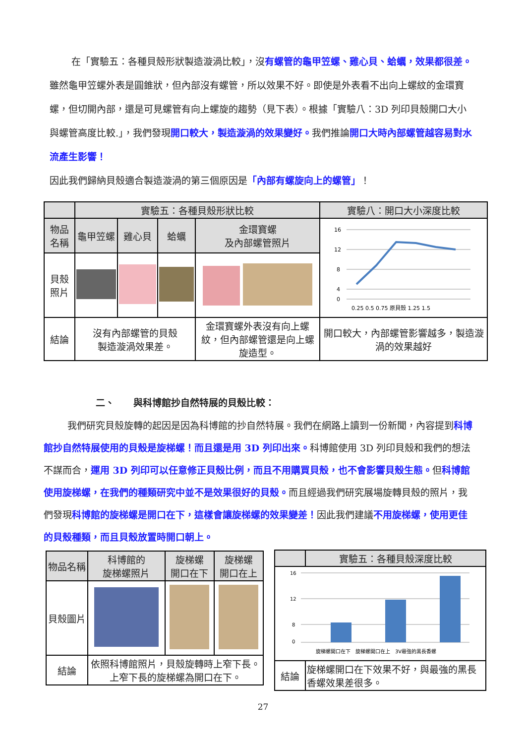在「實驗五：各種貝殼形狀製造漩渦比較」，沒有螺管的龜甲笠螺、雞心貝、蛤蠣，效果都很差。雖然龜甲笠螺外表是圓錐狀，但內部沒有螺管，所以效果不好。即使是外表看不出向上螺紋的金環寶螺，但切開內部，還是可見螺管有向上螺旋的趨勢（見下表）。根據「實驗八：3D 列印貝殼開口大小與螺管高度比較.」，我們發現開口較大，製造漩渦的效果變好。我們推論開口大時內部螺管越容易對水流產生影響！
因此我們歸納貝殼適合製造漩渦的第三個原因是「內部有螺旋向上的螺管」！
| | 實驗五：各種貝殼形狀比較 | | | | 實驗八：開口大小深度比較 |
| --- | --- | --- | --- | --- | --- |
| 物品名稱 | 龜甲笠螺 | 雞心貝 | 蛤蠣 | 金環寶螺 及內部螺管照片 | 16 12 8 4 0 0.25 0.5 0.75 原貝殼 1.25 1.5 |
| 貝殼照片 | | | | | |
| 結論 | 沒有內部螺管的貝殼 製造漩渦效果差。 | | | 金環寶螺外表沒有向上螺紋，但內部螺管還是向上螺旋造型。 | 開口較大，內部螺管影響越多，製造漩渦的效果越好 |
二、　　與科博館抄自然特展的貝殼比較：
我們研究貝殼旋轉的起因是因為科博館的抄自然特展。我們在網路上讀到一份新聞，內容提到科博館抄自然特展使用的貝殼是旋梯螺！而且還是用 3D 列印出來。科博館使用 3D 列印貝殼和我們的想法不謀而合，運用 3D 列印可以任意修正貝殼比例，而且不用購買貝殼，也不會影響貝殼生態。但科博館使用旋梯螺，在我們的種類研究中並不是效果很好的貝殼。而且經過我們研究展場旋轉貝殼的照片，我們發現科博館的旋梯螺是開口在下，這樣會讓旋梯螺的效果變差！因此我們建議不用旋梯螺，使用更佳的貝殼種類，而且貝殼放置時開口朝上。
| 物品名稱 | 科博館的 旋梯螺照片 | 旋梯螺 開口在下 | 旋梯螺 開口在上 |
| 貝殼圖片 | | | |
| 結論 | 依照科博館照片，貝殼旋轉時上窄下長。 上窄下長的旋梯螺為開口在下。 | | |
| | 實驗五：各種貝殼深度比較 |
| --- | --- |
| 16 12 8 0 旋梯螺開口在下 旋梯螺開口在上 3V最強的黑長香螺 | |
| 結論 | 旋梯螺開口在下效果不好，與最強的黑長香螺效果差很多。 |
27